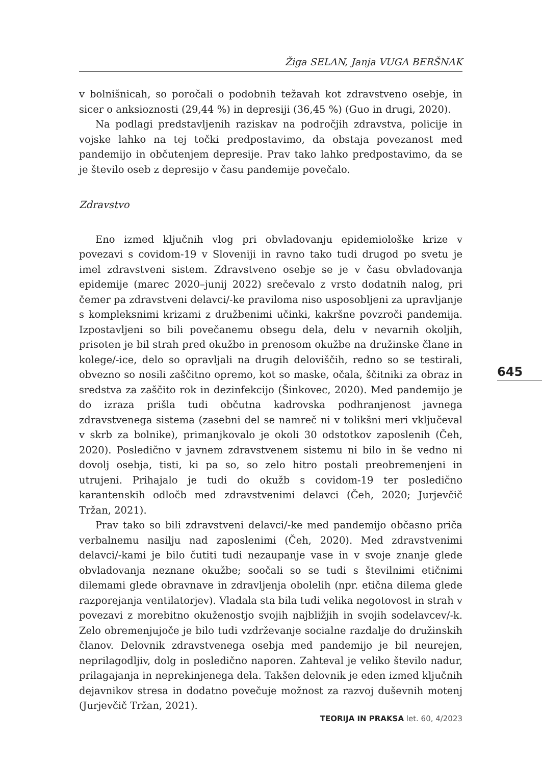Žiga SELAN, Janja VUGA BERŠNAK
v bolnišnicah, so poročali o podobnih težavah kot zdravstveno osebje, in sicer o anksioznosti (29,44 %) in depresiji (36,45 %) (Guo in drugi, 2020).
Na podlagi predstavljenih raziskav na področjih zdravstva, policije in vojske lahko na tej točki predpostavimo, da obstaja povezanost med pandemijo in občutenjem depresije. Prav tako lahko predpostavimo, da se je število oseb z depresijo v času pandemije povečalo.
Zdravstvo
Eno izmed ključnih vlog pri obvladovanju epidemiološke krize v povezavi s covidom-19 v Sloveniji in ravno tako tudi drugod po svetu je imel zdravstveni sistem. Zdravstveno osebje se je v času obvladovanja epidemije (marec 2020–junij 2022) srečevalo z vrsto dodatnih nalog, pri čemer pa zdravstveni delavci/-ke praviloma niso usposobljeni za upravljanje s kompleksnimi krizami z družbenimi učinki, kakršne povzroči pandemija. Izpostavljeni so bili povečanemu obsegu dela, delu v nevarnih okoljih, prisoten je bil strah pred okužbo in prenosom okužbe na družinske člane in kolege/-ice, delo so opravljali na drugih deloviščih, redno so se testirali, obvezno so nosili zaščitno opremo, kot so maske, očala, ščitniki za obraz in sredstva za zaščito rok in dezinfekcijo (Šinkovec, 2020). Med pandemijo je do izraza prišla tudi občutna kadrovska podhranjenost javnega zdravstvenega sistema (zasebni del se namreč ni v tolikšni meri vključeval v skrb za bolnike), primanjkovalo je okoli 30 odstotkov zaposlenih (Čeh, 2020). Posledično v javnem zdravstvenem sistemu ni bilo in še vedno ni dovolj osebja, tisti, ki pa so, so zelo hitro postali preobremenjeni in utrujeni. Prihajalo je tudi do okužb s covidom-19 ter posledično karantenskih odločb med zdravstvenimi delavci (Čeh, 2020; Jurjevčič Tržan, 2021).
Prav tako so bili zdravstveni delavci/-ke med pandemijo občasno priča verbalnemu nasilju nad zaposlenimi (Čeh, 2020). Med zdravstvenimi delavci/-kami je bilo čutiti tudi nezaupanje vase in v svoje znanje glede obvladovanja neznane okužbe; soočali so se tudi s številnimi etičnimi dilemami glede obravnave in zdravljenja obolelih (npr. etična dilema glede razporejanja ventilatorjev). Vladala sta bila tudi velika negotovost in strah v povezavi z morebitno okuženostjo svojih najbližjih in svojih sodelavcev/-k. Zelo obremenjujoče je bilo tudi vzdrževanje socialne razdalje do družinskih članov. Delovnik zdravstvenega osebja med pandemijo je bil neurejen, neprilagodljiv, dolg in posledično naporen. Zahteval je veliko število nadur, prilagajanja in neprekinjenega dela. Takšen delovnik je eden izmed ključnih dejavnikov stresa in dodatno povečuje možnost za razvoj duševnih motenj (Jurjevčič Tržan, 2021).
645
TEORIJA IN PRAKSA let. 60, 4/2023